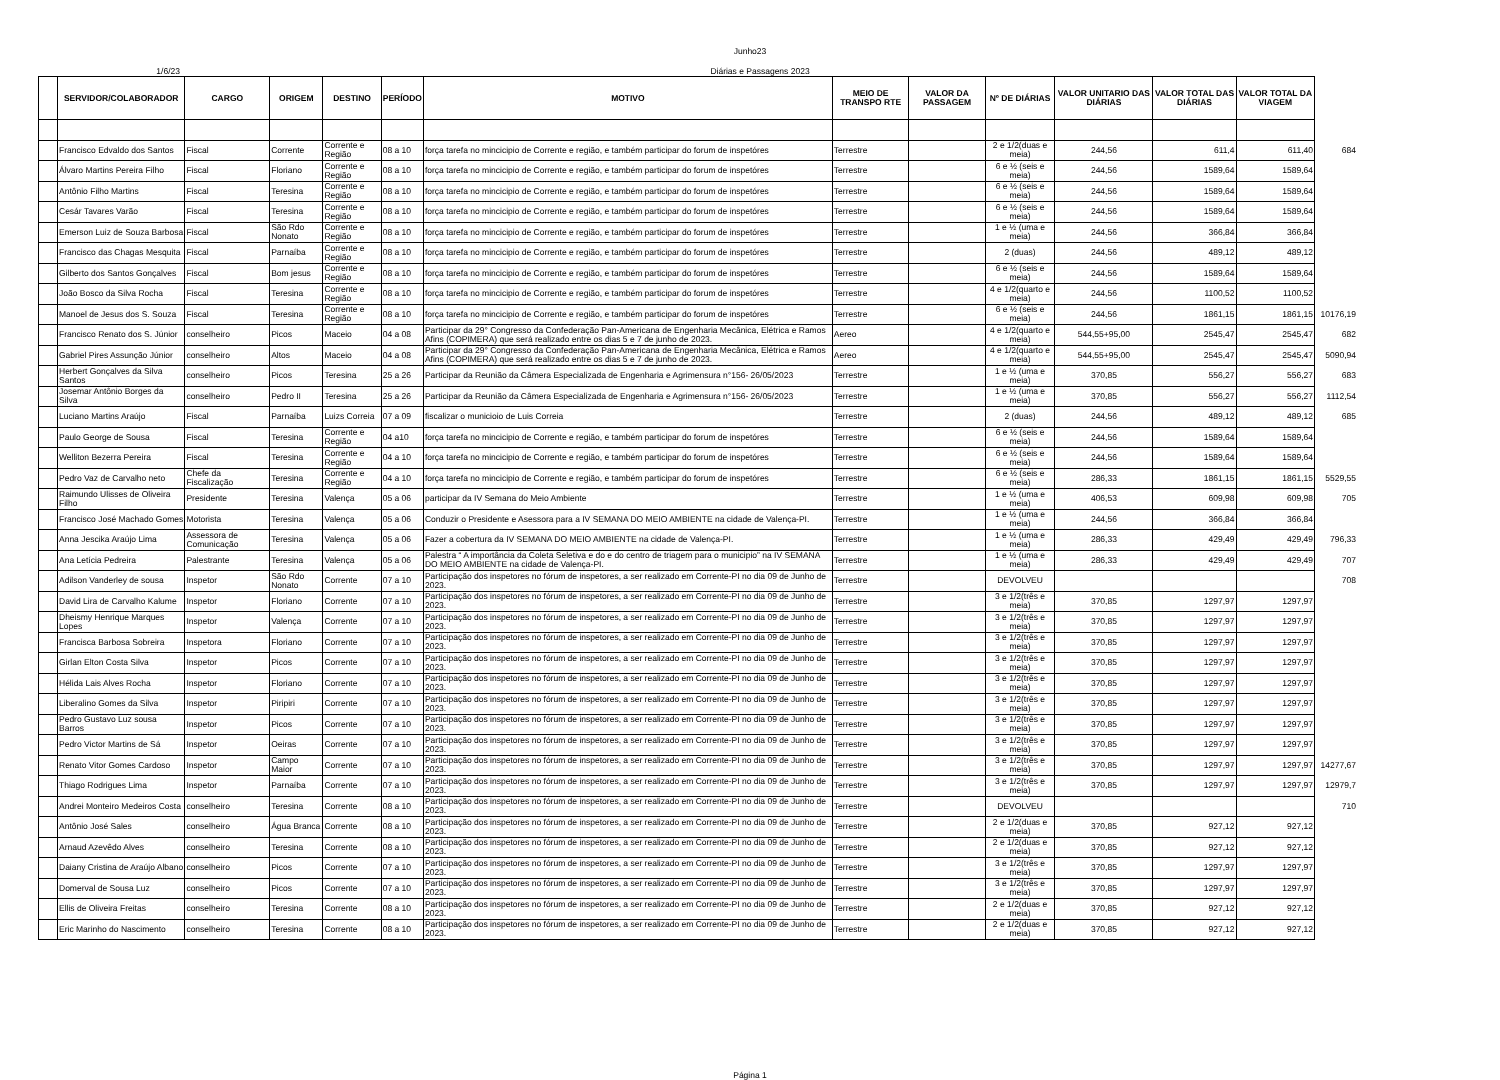Junho23
1/6/23 Diárias e Passagens 2023
| | SERVIDOR/COLABORADOR | CARGO | ORIGEM | DESTINO | PERÍODO | MOTIVO | MEIO DE TRANSPO RTE | VALOR DA PASSAGEM | Nº DE DIÁRIAS | VALOR UNITARIO DAS DIÁRIAS | VALOR TOTAL DAS DIÁRIAS | VALOR TOTAL DA VIAGEM | |
| --- | --- | --- | --- | --- | --- | --- | --- | --- | --- | --- | --- | --- | --- |
| | Francisco Edvaldo dos Santos | Fiscal | Corrente | Corrente e Região | 08 a 10 | força tarefa no mincicipio de Corrente e região, e também participar do forum de inspetóres | Terrestre | | 2 e 1/2(duas e meia) | 244,56 | 611,4 | 611,40 | 684 |
| | Álvaro Martins Pereira Filho | Fiscal | Floriano | Corrente e Região | 08 a 10 | força tarefa no mincicipio de Corrente e região, e também participar do forum de inspetóres | Terrestre | | 6 e ½ (seis e meia) | 244,56 | 1589,64 | 1589,64 | |
| | Antônio Filho Martins | Fiscal | Teresina | Corrente e Região | 08 a 10 | força tarefa no mincicipio de Corrente e região, e também participar do forum de inspetóres | Terrestre | | 6 e ½ (seis e meia) | 244,56 | 1589,64 | 1589,64 | |
| | Cesár Tavares Varão | Fiscal | Teresina | Corrente e Região | 08 a 10 | força tarefa no mincicipio de Corrente e região, e também participar do forum de inspetóres | Terrestre | | 6 e ½ (seis e meia) | 244,56 | 1589,64 | 1589,64 | |
| | Emerson Luiz de Souza Barbosa | Fiscal | São Rdo Nonato | Corrente e Região | 08 a 10 | força tarefa no mincicipio de Corrente e região, e também participar do forum de inspetóres | Terrestre | | 1 e ½ (uma e meia) | 244,56 | 366,84 | 366,84 | |
| | Francisco das Chagas Mesquita | Fiscal | Parnaíba | Corrente e Região | 08 a 10 | força tarefa no mincicipio de Corrente e região, e também participar do forum de inspetóres | Terrestre | | 2 (duas) | 244,56 | 489,12 | 489,12 | |
| | Gilberto dos Santos Gonçalves | Fiscal | Bom jesus | Corrente e Região | 08 a 10 | força tarefa no mincicipio de Corrente e região, e também participar do forum de inspetóres | Terrestre | | 6 e ½ (seis e meia) | 244,56 | 1589,64 | 1589,64 | |
| | João Bosco da Silva Rocha | Fiscal | Teresina | Corrente e Região | 08 a 10 | força tarefa no mincicipio de Corrente e região, e também participar do forum de inspetóres | Terrestre | | 4 e 1/2(quarto e meia) | 244,56 | 1100,52 | 1100,52 | |
| | Manoel de Jesus dos S. Souza | Fiscal | Teresina | Corrente e Região | 08 a 10 | força tarefa no mincicipio de Corrente e região, e também participar do forum de inspetóres | Terrestre | | 6 e ½ (seis e meia) | 244,56 | 1861,15 | 1861,15 | 10176,19 |
| | Francisco Renato dos S. Júnior | conselheiro | Picos | Maceio | 04 a 08 | Participar da 29° Congresso da Confederação Pan-Americana de Engenharia Mecânica, Elétrica e Ramos Afins (COPIMERA) que será realizado entre os dias 5 e 7 de junho de 2023. | Aereo | | 4 e 1/2(quarto e meia) | 544,55+95,00 | 2545,47 | 2545,47 | 682 |
| | Gabriel Pires Assunção Júnior | conselheiro | Altos | Maceio | 04 a 08 | Participar da 29° Congresso da Confederação Pan-Americana de Engenharia Mecânica, Elétrica e Ramos Afins (COPIMERA) que será realizado entre os dias 5 e 7 de junho de 2023. | Aereo | | 4 e 1/2(quarto e meia) | 544,55+95,00 | 2545,47 | 2545,47 | 5090,94 |
| | Herbert Gonçalves da Silva Santos | conselheiro | Picos | Teresina | 25 a 26 | Participar da Reunião da Câmera Especializada de Engenharia e Agrimensura n°156- 26/05/2023 | Terrestre | | 1 e ½ (uma e meia) | 370,85 | 556,27 | 556,27 | 683 |
| | Josemar Antônio Borges da Silva | conselheiro | Pedro II | Teresina | 25 a 26 | Participar da Reunião da Câmera Especializada de Engenharia e Agrimensura n°156- 26/05/2023 | Terrestre | | 1 e ½ (uma e meia) | 370,85 | 556,27 | 556,27 | 1112,54 |
| | Luciano Martins Araújo | Fiscal | Parnaíba | Luizs Correia | 07 a 09 | fiscalizar o municioio de Luis Correia | Terrestre | | 2 (duas) | 244,56 | 489,12 | 489,12 | 685 |
| | Paulo George de Sousa | Fiscal | Teresina | Corrente e Região | 04 a10 | força tarefa no mincicipio de Corrente e região, e também participar do forum de inspetóres | Terrestre | | 6 e ½ (seis e meia) | 244,56 | 1589,64 | 1589,64 | |
| | Welliton Bezerra Pereira | Fiscal | Teresina | Corrente e Região | 04 a 10 | força tarefa no mincicipio de Corrente e região, e também participar do forum de inspetóres | Terrestre | | 6 e ½ (seis e meia) | 244,56 | 1589,64 | 1589,64 | |
| | Pedro Vaz de Carvalho neto | Chefe da Fiscalização | Teresina | Corrente e Região | 04 a 10 | força tarefa no mincicipio de Corrente e região, e também participar do forum de inspetóres | Terrestre | | 6 e ½ (seis e meia) | 286,33 | 1861,15 | 1861,15 | 5529,55 |
| | Raimundo Ulisses de Oliveira Filho | Presidente | Teresina | Valença | 05 a 06 | participar da IV Semana do Meio Ambiente | Terrestre | | 1 e ½ (uma e meia) | 406,53 | 609,98 | 609,98 | 705 |
| | Francisco José Machado Gomes | Motorista | Teresina | Valença | 05 a 06 | Conduzir o Presidente e Asessora para a IV SEMANA DO MEIO AMBIENTE na cidade de Valença-PI. | Terrestre | | 1 e ½ (uma e meia) | 244,56 | 366,84 | 366,84 | |
| | Anna Jescika Araújo Lima | Assessora de Comunicação | Teresina | Valença | 05 a 06 | Fazer a cobertura da IV SEMANA DO MEIO AMBIENTE na cidade de Valença-PI. | Terrestre | | 1 e ½ (uma e meia) | 286,33 | 429,49 | 429,49 | 796,33 |
| | Ana Letícia Pedreira | Palestrante | Teresina | Valença | 05 a 06 | Palestra “ A importância da Coleta Seletiva e do e do centro de triagem para o municipio” na IV SEMANA DO MEIO AMBIENTE na cidade de Valença-PI. | Terrestre | | 1 e ½ (uma e meia) | 286,33 | 429,49 | 429,49 | 707 |
| | Adilson Vanderley de sousa | Inspetor | São Rdo Nonato | Corrente | 07 a 10 | Participação dos inspetores no fórum de inspetores, a ser realizado em Corrente-PI no dia 09 de Junho de 2023. | Terrestre | | DEVOLVEU | | | | 708 |
| | David Lira de Carvalho Kalume | Inspetor | Floriano | Corrente | 07 a 10 | Participação dos inspetores no fórum de inspetores, a ser realizado em Corrente-PI no dia 09 de Junho de 2023. | Terrestre | | 3 e 1/2(três e meia) | 370,85 | 1297,97 | 1297,97 | |
| | Dheismy Henrique Marques Lopes | Inspetor | Valença | Corrente | 07 a 10 | Participação dos inspetores no fórum de inspetores, a ser realizado em Corrente-PI no dia 09 de Junho de 2023. | Terrestre | | 3 e 1/2(três e meia) | 370,85 | 1297,97 | 1297,97 | |
| | Francisca Barbosa Sobreira | Inspetora | Floriano | Corrente | 07 a 10 | Participação dos inspetores no fórum de inspetores, a ser realizado em Corrente-PI no dia 09 de Junho de 2023. | Terrestre | | 3 e 1/2(três e meia) | 370,85 | 1297,97 | 1297,97 | |
| | Girlan Elton Costa Silva | Inspetor | Picos | Corrente | 07 a 10 | Participação dos inspetores no fórum de inspetores, a ser realizado em Corrente-PI no dia 09 de Junho de 2023. | Terrestre | | 3 e 1/2(três e meia) | 370,85 | 1297,97 | 1297,97 | |
| | Hélida Lais Alves Rocha | Inspetor | Floriano | Corrente | 07 a 10 | Participação dos inspetores no fórum de inspetores, a ser realizado em Corrente-PI no dia 09 de Junho de 2023. | Terrestre | | 3 e 1/2(três e meia) | 370,85 | 1297,97 | 1297,97 | |
| | Liberalino Gomes da Silva | Inspetor | Piripiri | Corrente | 07 a 10 | Participação dos inspetores no fórum de inspetores, a ser realizado em Corrente-PI no dia 09 de Junho de 2023. | Terrestre | | 3 e 1/2(três e meia) | 370,85 | 1297,97 | 1297,97 | |
| | Pedro Gustavo Luz sousa Barros | Inspetor | Picos | Corrente | 07 a 10 | Participação dos inspetores no fórum de inspetores, a ser realizado em Corrente-PI no dia 09 de Junho de 2023. | Terrestre | | 3 e 1/2(três e meia) | 370,85 | 1297,97 | 1297,97 | |
| | Pedro Victor Martins de Sá | Inspetor | Oeiras | Corrente | 07 a 10 | Participação dos inspetores no fórum de inspetores, a ser realizado em Corrente-PI no dia 09 de Junho de 2023. | Terrestre | | 3 e 1/2(três e meia) | 370,85 | 1297,97 | 1297,97 | |
| | Renato Vitor Gomes Cardoso | Inspetor | Campo Maior | Corrente | 07 a 10 | Participação dos inspetores no fórum de inspetores, a ser realizado em Corrente-PI no dia 09 de Junho de 2023. | Terrestre | | 3 e 1/2(três e meia) | 370,85 | 1297,97 | 1297,97 | 14277,67 |
| | Thiago Rodrigues Lima | Inspetor | Parnaíba | Corrente | 07 a 10 | Participação dos inspetores no fórum de inspetores, a ser realizado em Corrente-PI no dia 09 de Junho de 2023. | Terrestre | | 3 e 1/2(três e meia) | 370,85 | 1297,97 | 1297,97 | 12979,7 |
| | Andrei Monteiro Medeiros Costa | conselheiro | Teresina | Corrente | 08 a 10 | Participação dos inspetores no fórum de inspetores, a ser realizado em Corrente-PI no dia 09 de Junho de 2023. | Terrestre | | DEVOLVEU | | | | 710 |
| | Antônio José Sales | conselheiro | Água Branca | Corrente | 08 a 10 | Participação dos inspetores no fórum de inspetores, a ser realizado em Corrente-PI no dia 09 de Junho de 2023. | Terrestre | | 2 e 1/2(duas e meia) | 370,85 | 927,12 | 927,12 | |
| | Arnaud Azevêdo Alves | conselheiro | Teresina | Corrente | 08 a 10 | Participação dos inspetores no fórum de inspetores, a ser realizado em Corrente-PI no dia 09 de Junho de 2023. | Terrestre | | 2 e 1/2(duas e meia) | 370,85 | 927,12 | 927,12 | |
| | Daiany Cristina de Araújo Albano | conselheiro | Picos | Corrente | 07 a 10 | Participação dos inspetores no fórum de inspetores, a ser realizado em Corrente-PI no dia 09 de Junho de 2023. | Terrestre | | 3 e 1/2(três e meia) | 370,85 | 1297,97 | 1297,97 | |
| | Domerval de Sousa Luz | conselheiro | Picos | Corrente | 07 a 10 | Participação dos inspetores no fórum de inspetores, a ser realizado em Corrente-PI no dia 09 de Junho de 2023. | Terrestre | | 3 e 1/2(três e meia) | 370,85 | 1297,97 | 1297,97 | |
| | Ellis de Oliveira Freitas | conselheiro | Teresina | Corrente | 08 a 10 | Participação dos inspetores no fórum de inspetores, a ser realizado em Corrente-PI no dia 09 de Junho de 2023. | Terrestre | | 2 e 1/2(duas e meia) | 370,85 | 927,12 | 927,12 | |
| | Eric Marinho do Nascimento | conselheiro | Teresina | Corrente | 08 a 10 | Participação dos inspetores no fórum de inspetores, a ser realizado em Corrente-PI no dia 09 de Junho de 2023. | Terrestre | | 2 e 1/2(duas e meia) | 370,85 | 927,12 | 927,12 | |
Página 1